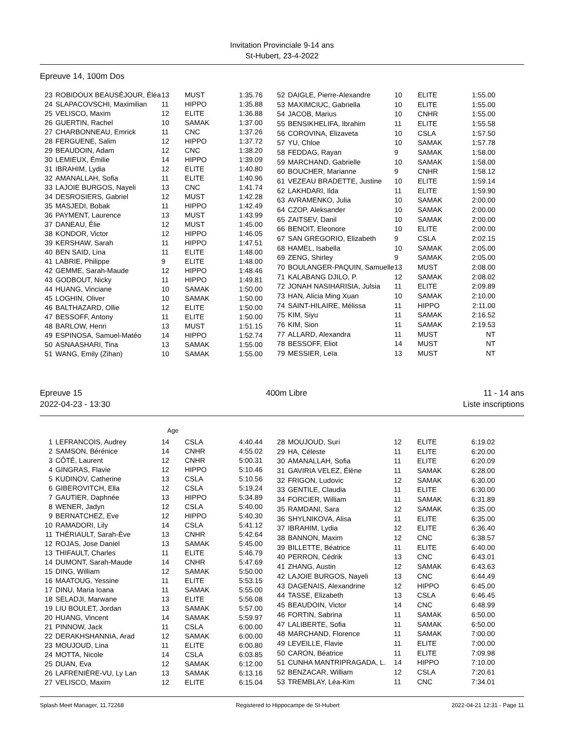Invitation Provinciale 9-14 ans
St-Hubert, 23-4-2022
Epreuve 14, 100m Dos
| 23 | ROBIDOUX BEAUSÉJOUR, Éléa | 13 | MUST | 1:35.76 |
| 24 | SLAPACOVSCHI, Maximilian | 11 | HIPPO | 1:35.88 |
| 25 | VELISCO, Maxim | 12 | ELITE | 1:36.88 |
| 26 | GUERTIN, Rachel | 10 | SAMAK | 1:37.00 |
| 27 | CHARBONNEAU, Emrick | 11 | CNC | 1:37.26 |
| 28 | FERGUENE, Salim | 12 | HIPPO | 1:37.72 |
| 29 | BEAUDOIN, Adam | 12 | CNC | 1:38.20 |
| 30 | LEMIEUX, Émilie | 14 | HIPPO | 1:39.09 |
| 31 | IBRAHIM, Lydia | 12 | ELITE | 1:40.80 |
| 32 | AMANALLAH, Sofia | 11 | ELITE | 1:40.96 |
| 33 | LAJOIE BURGOS, Nayeli | 13 | CNC | 1:41.74 |
| 34 | DESROSIERS, Gabriel | 12 | MUST | 1:42.28 |
| 35 | MASJEDI, Bobak | 11 | HIPPO | 1:42.49 |
| 36 | PAYMENT, Laurence | 13 | MUST | 1:43.99 |
| 37 | DANEAU, Élie | 12 | MUST | 1:45.00 |
| 38 | KONDOR, Victor | 12 | HIPPO | 1:46.05 |
| 39 | KERSHAW, Sarah | 11 | HIPPO | 1:47.51 |
| 40 | BEN SAID, Lina | 11 | ELITE | 1:48.00 |
| 41 | LABRIE, Philippe | 9 | ELITE | 1:48.00 |
| 42 | GEMME, Sarah-Maude | 12 | HIPPO | 1:48.46 |
| 43 | GODBOUT, Nicky | 11 | HIPPO | 1:49.81 |
| 44 | HUANG, Vinciane | 10 | SAMAK | 1:50.00 |
| 45 | LOGHIN, Oliver | 10 | SAMAK | 1:50.00 |
| 46 | BALTHAZARD, Ollie | 12 | ELITE | 1:50.00 |
| 47 | BESSOFF, Antony | 11 | ELITE | 1:50.00 |
| 48 | BARLOW, Henri | 13 | MUST | 1:51.15 |
| 49 | ESPINOSA, Samuel-Matéo | 14 | HIPPO | 1:52.74 |
| 50 | ASNAASHARI, Tina | 13 | SAMAK | 1:55.00 |
| 51 | WANG, Emily (Zihan) | 10 | SAMAK | 1:55.00 |
| 52 | DAIGLE, Pierre-Alexandre | 10 | ELITE | 1:55.00 |
| 53 | MAXIMCIUC, Gabriella | 10 | ELITE | 1:55.00 |
| 54 | JACOB, Marius | 10 | CNHR | 1:55.00 |
| 55 | BENSIKHELIFA, Ibrahim | 11 | ELITE | 1:55.58 |
| 56 | COROVINA, Elizaveta | 10 | CSLA | 1:57.50 |
| 57 | YU, Chloe | 10 | SAMAK | 1:57.78 |
| 58 | FEDDAG, Rayan | 9 | SAMAK | 1:58.00 |
| 59 | MARCHAND, Gabrielle | 10 | SAMAK | 1:58.00 |
| 60 | BOUCHER, Marianne | 9 | CNHR | 1:58.12 |
| 61 | VEZEAU BRADETTE, Justine | 10 | ELITE | 1:59.14 |
| 62 | LAKHDARI, Ilda | 11 | ELITE | 1:59.90 |
| 63 | AVRAMENKO, Julia | 10 | SAMAK | 2:00.00 |
| 64 | CZOP, Aleksander | 10 | SAMAK | 2:00.00 |
| 65 | ZAITSEV, Danil | 10 | SAMAK | 2:00.00 |
| 66 | BENOIT, Eleonore | 10 | ELITE | 2:00.00 |
| 67 | SAN GREGORIO, Elizabeth | 9 | CSLA | 2:02.15 |
| 68 | HAMEL, Isabella | 10 | SAMAK | 2:05.00 |
| 69 | ZENG, Shirley | 9 | SAMAK | 2:05.00 |
| 70 | BOULANGER-PAQUIN, Samuelle | 13 | MUST | 2:08.00 |
| 71 | KALABANG DJILO, P. | 12 | SAMAK | 2:08.02 |
| 72 | JONAH NASIHARISIA, Julsia | 11 | ELITE | 2:09.89 |
| 73 | HAN, Alicia Ming Xuan | 10 | SAMAK | 2:10.00 |
| 74 | SAINT-HILAIRE, Mélissa | 11 | HIPPO | 2:11.00 |
| 75 | KIM, Siyu | 11 | SAMAK | 2:16.52 |
| 76 | KIM, Sion | 11 | SAMAK | 2:19.53 |
| 77 | ALLARD, Alexandra | 11 | MUST | NT |
| 78 | BESSOFF, Eliot | 14 | MUST | NT |
| 79 | MESSIER, Leïa | 13 | MUST | NT |
Epreuve 15
2022-04-23 - 13:30
400m Libre 11 - 14 ans
Liste inscriptions
Age
| 1 | LEFRANCOIS, Audrey | 14 | CSLA | 4:40.44 |
| 2 | SAMSON, Bérénice | 14 | CNHR | 4:55.02 |
| 3 | CÔTÉ, Laurent | 12 | CNHR | 5:00.31 |
| 4 | GINGRAS, Flavie | 12 | HIPPO | 5:10.46 |
| 5 | KUDINOV, Catherine | 13 | CSLA | 5:10.56 |
| 6 | GIBEROVITCH, Ella | 12 | CSLA | 5:19.24 |
| 7 | GAUTIER, Daphnée | 13 | HIPPO | 5:34.89 |
| 8 | WENER, Jadyn | 12 | CSLA | 5:40.00 |
| 9 | BERNATCHEZ, Eve | 12 | HIPPO | 5:40.30 |
| 10 | RAMADORI, Lily | 14 | CSLA | 5:41.12 |
| 11 | THÉRIAULT, Sarah-Ève | 13 | CNHR | 5:42.64 |
| 12 | ROJAS, Jose Daniel | 13 | SAMAK | 5:45.00 |
| 13 | THIFAULT, Charles | 11 | ELITE | 5:46.79 |
| 14 | DUMONT, Sarah-Maude | 14 | CNHR | 5:47.69 |
| 15 | DING, William | 12 | SAMAK | 5:50.00 |
| 16 | MAATOUG, Yessine | 11 | ELITE | 5:53.15 |
| 17 | DINU, Maria Ioana | 11 | SAMAK | 5:55.00 |
| 18 | SELADJI, Marwane | 13 | ELITE | 5:56.08 |
| 19 | LIU BOULET, Jordan | 13 | SAMAK | 5:57.00 |
| 20 | HUANG, Vincent | 14 | SAMAK | 5:59.97 |
| 21 | PINNOW, Jack | 11 | CSLA | 6:00.00 |
| 22 | DERAKHSHANNIA, Arad | 12 | SAMAK | 6:00.00 |
| 23 | MOUJOUD, Lina | 11 | ELITE | 6:00.80 |
| 24 | MOTTA, Nicole | 14 | CSLA | 6:03.85 |
| 25 | DUAN, Eva | 12 | SAMAK | 6:12.00 |
| 26 | LAFRENIÈRE-VU, Ly Lan | 13 | SAMAK | 6:13.16 |
| 27 | VELISCO, Maxim | 12 | ELITE | 6:15.04 |
| 28 | MOUJOUD, Suri | 12 | ELITE | 6:19.02 |
| 29 | HA, Céleste | 11 | ELITE | 6:20.00 |
| 30 | AMANALLAH, Sofia | 11 | ELITE | 6:20.09 |
| 31 | GAVIRIA VELEZ, Élène | 11 | SAMAK | 6:28.00 |
| 32 | FRIGON, Ludovic | 12 | SAMAK | 6:30.00 |
| 33 | GENTILE, Claudia | 11 | ELITE | 6:30.00 |
| 34 | FORCIER, William | 11 | SAMAK | 6:31.89 |
| 35 | RAMDANI, Sara | 12 | SAMAK | 6:35.00 |
| 36 | SHYLNIKOVA, Alisa | 11 | ELITE | 6:35.00 |
| 37 | IBRAHIM, Lydia | 12 | ELITE | 6:36.40 |
| 38 | BANNON, Maxim | 12 | CNC | 6:38.57 |
| 39 | BILLETTE, Béatrice | 11 | ELITE | 6:40.00 |
| 40 | PERRON, Cédrik | 13 | CNC | 6:43.01 |
| 41 | ZHANG, Austin | 12 | SAMAK | 6:43.63 |
| 42 | LAJOIE BURGOS, Nayeli | 13 | CNC | 6:44.49 |
| 43 | DAGENAIS, Alexandrine | 12 | HIPPO | 6:45.00 |
| 44 | TASSE, Elizabeth | 13 | CSLA | 6:46.45 |
| 45 | BEAUDOIN, Victor | 14 | CNC | 6:48.99 |
| 46 | FORTIN, Sabrina | 11 | SAMAK | 6:50.00 |
| 47 | LALIBERTE, Sofia | 11 | SAMAK | 6:50.00 |
| 48 | MARCHAND, Florence | 11 | SAMAK | 7:00.00 |
| 49 | LEVEILLE, Flavie | 11 | ELITE | 7:00.00 |
| 50 | CARON, Béatrice | 11 | ELITE | 7:09.98 |
| 51 | CUNHA MANTRIPRAGADA, L. | 14 | HIPPO | 7:10.00 |
| 52 | BENZACAR, William | 12 | CSLA | 7:20.61 |
| 53 | TREMBLAY, Léa-Kim | 11 | CNC | 7:34.01 |
Splash Meet Manager, 11.72268 Registered to Hippocampe de St-Hubert 2022-04-21 12:31 - Page 11